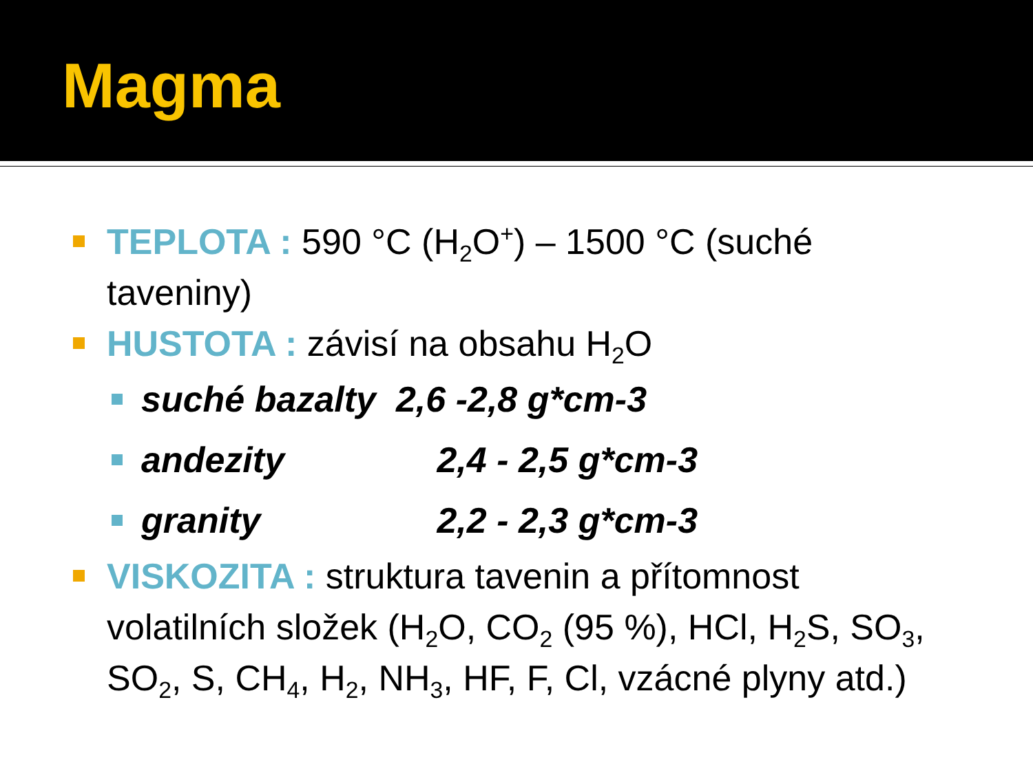Magma
TEPLOTA : 590 °C (H<sub>2</sub>O<sup>+</sup>) – 1500 °C (suché taveniny)
HUSTOTA : závisí na obsahu H<sub>2</sub>O
suché bazalty 2,6 -2,8 g*cm-3
andezity 2,4 - 2,5 g*cm-3
granity 2,2 - 2,3 g*cm-3
VISKOZITA : struktura tavenin a přítomnost volatilních složek (H<sub>2</sub>O, CO<sub>2</sub> (95 %), HCl, H<sub>2</sub>S, SO<sub>3</sub>, SO<sub>2</sub>, S, CH<sub>4</sub>, H<sub>2</sub>, NH<sub>3</sub>, HF, F, Cl, vzácné plyny atd.)